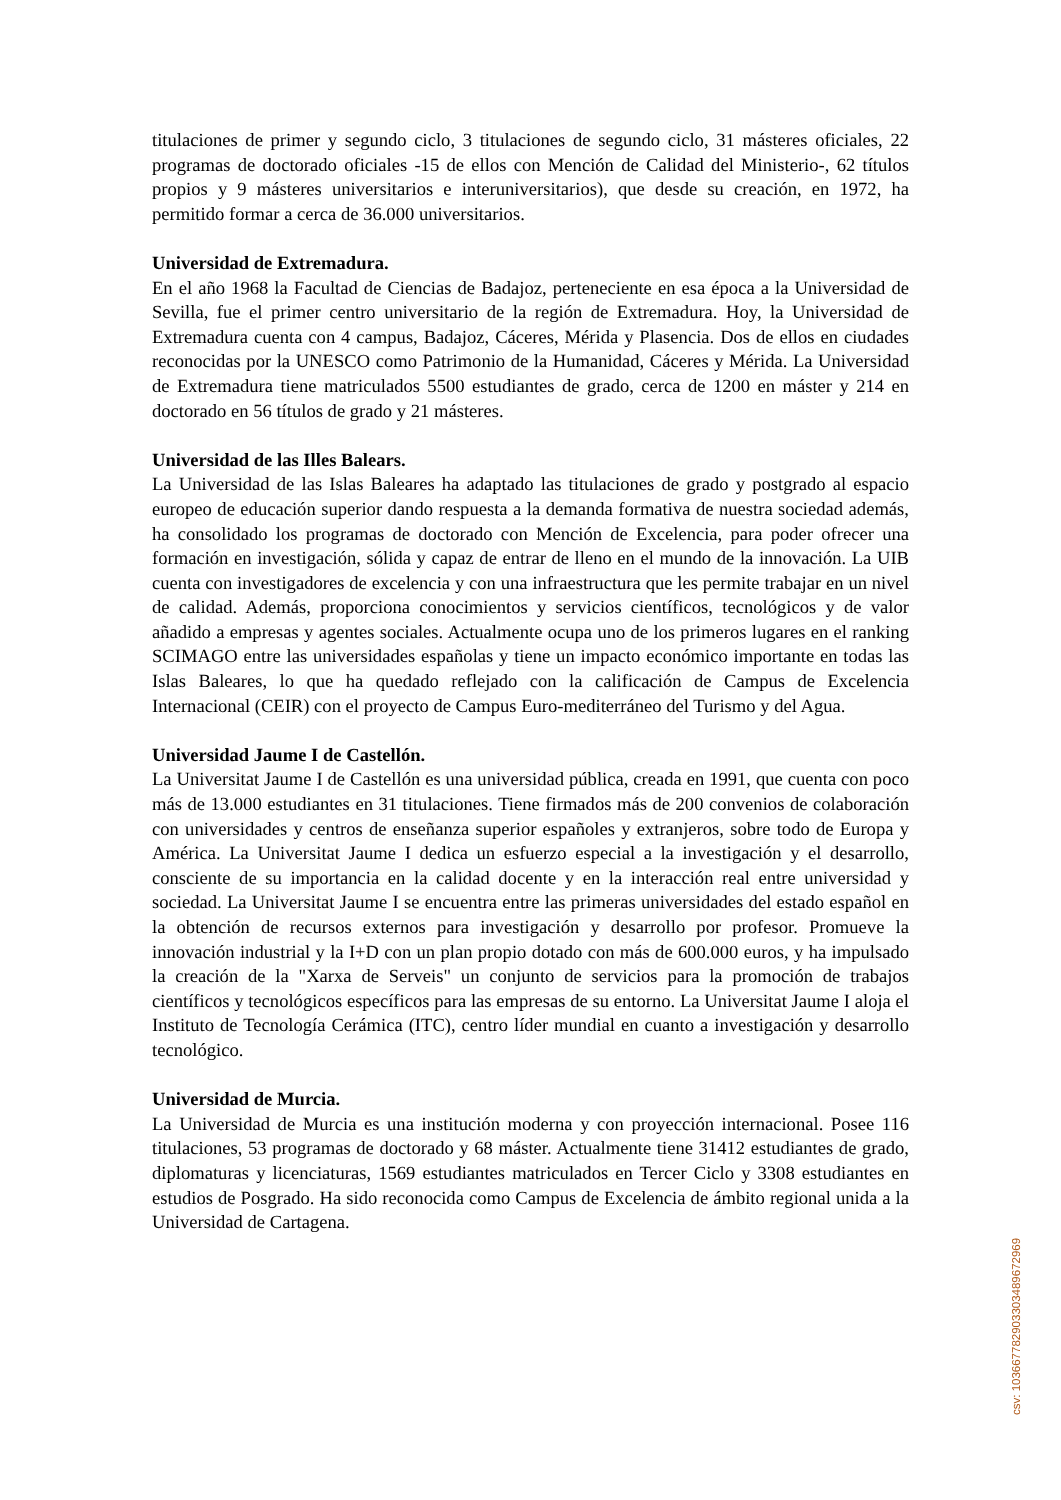titulaciones de primer y segundo ciclo, 3 titulaciones de segundo ciclo, 31 másteres oficiales, 22 programas de doctorado oficiales -15 de ellos con Mención de Calidad del Ministerio-, 62 títulos propios y 9 másteres universitarios e interuniversitarios), que desde su creación, en 1972, ha permitido formar a cerca de 36.000 universitarios.
Universidad de Extremadura.
En el año 1968 la Facultad de Ciencias de Badajoz, perteneciente en esa época a la Universidad de Sevilla, fue el primer centro universitario de la región de Extremadura. Hoy, la Universidad de Extremadura cuenta con 4 campus, Badajoz, Cáceres, Mérida y Plasencia. Dos de ellos en ciudades reconocidas por la UNESCO como Patrimonio de la Humanidad, Cáceres y Mérida. La Universidad de Extremadura tiene matriculados 5500 estudiantes de grado, cerca de 1200 en máster y 214 en doctorado en 56 títulos de grado y 21 másteres.
Universidad de las Illes Balears.
La Universidad de las Islas Baleares ha adaptado las titulaciones de grado y postgrado al espacio europeo de educación superior dando respuesta a la demanda formativa de nuestra sociedad además, ha consolidado los programas de doctorado con Mención de Excelencia, para poder ofrecer una formación en investigación, sólida y capaz de entrar de lleno en el mundo de la innovación. La UIB cuenta con investigadores de excelencia y con una infraestructura que les permite trabajar en un nivel de calidad. Además, proporciona conocimientos y servicios científicos, tecnológicos y de valor añadido a empresas y agentes sociales. Actualmente ocupa uno de los primeros lugares en el ranking SCIMAGO entre las universidades españolas y tiene un impacto económico importante en todas las Islas Baleares, lo que ha quedado reflejado con la calificación de Campus de Excelencia Internacional (CEIR) con el proyecto de Campus Euro-mediterráneo del Turismo y del Agua.
Universidad Jaume I de Castellón.
La Universitat Jaume I de Castellón es una universidad pública, creada en 1991, que cuenta con poco más de 13.000 estudiantes en 31 titulaciones. Tiene firmados más de 200 convenios de colaboración con universidades y centros de enseñanza superior españoles y extranjeros, sobre todo de Europa y América. La Universitat Jaume I dedica un esfuerzo especial a la investigación y el desarrollo, consciente de su importancia en la calidad docente y en la interacción real entre universidad y sociedad. La Universitat Jaume I se encuentra entre las primeras universidades del estado español en la obtención de recursos externos para investigación y desarrollo por profesor. Promueve la innovación industrial y la I+D con un plan propio dotado con más de 600.000 euros, y ha impulsado la creación de la "Xarxa de Serveis" un conjunto de servicios para la promoción de trabajos científicos y tecnológicos específicos para las empresas de su entorno. La Universitat Jaume I aloja el Instituto de Tecnología Cerámica (ITC), centro líder mundial en cuanto a investigación y desarrollo tecnológico.
Universidad de Murcia.
La Universidad de Murcia es una institución moderna y con proyección internacional. Posee 116 titulaciones, 53 programas de doctorado y 68 máster. Actualmente tiene 31412 estudiantes de grado, diplomaturas y licenciaturas, 1569 estudiantes matriculados en Tercer Ciclo y 3308 estudiantes en estudios de Posgrado. Ha sido reconocida como Campus de Excelencia de ámbito regional unida a la Universidad de Cartagena.
csv: 103667782903303489672969